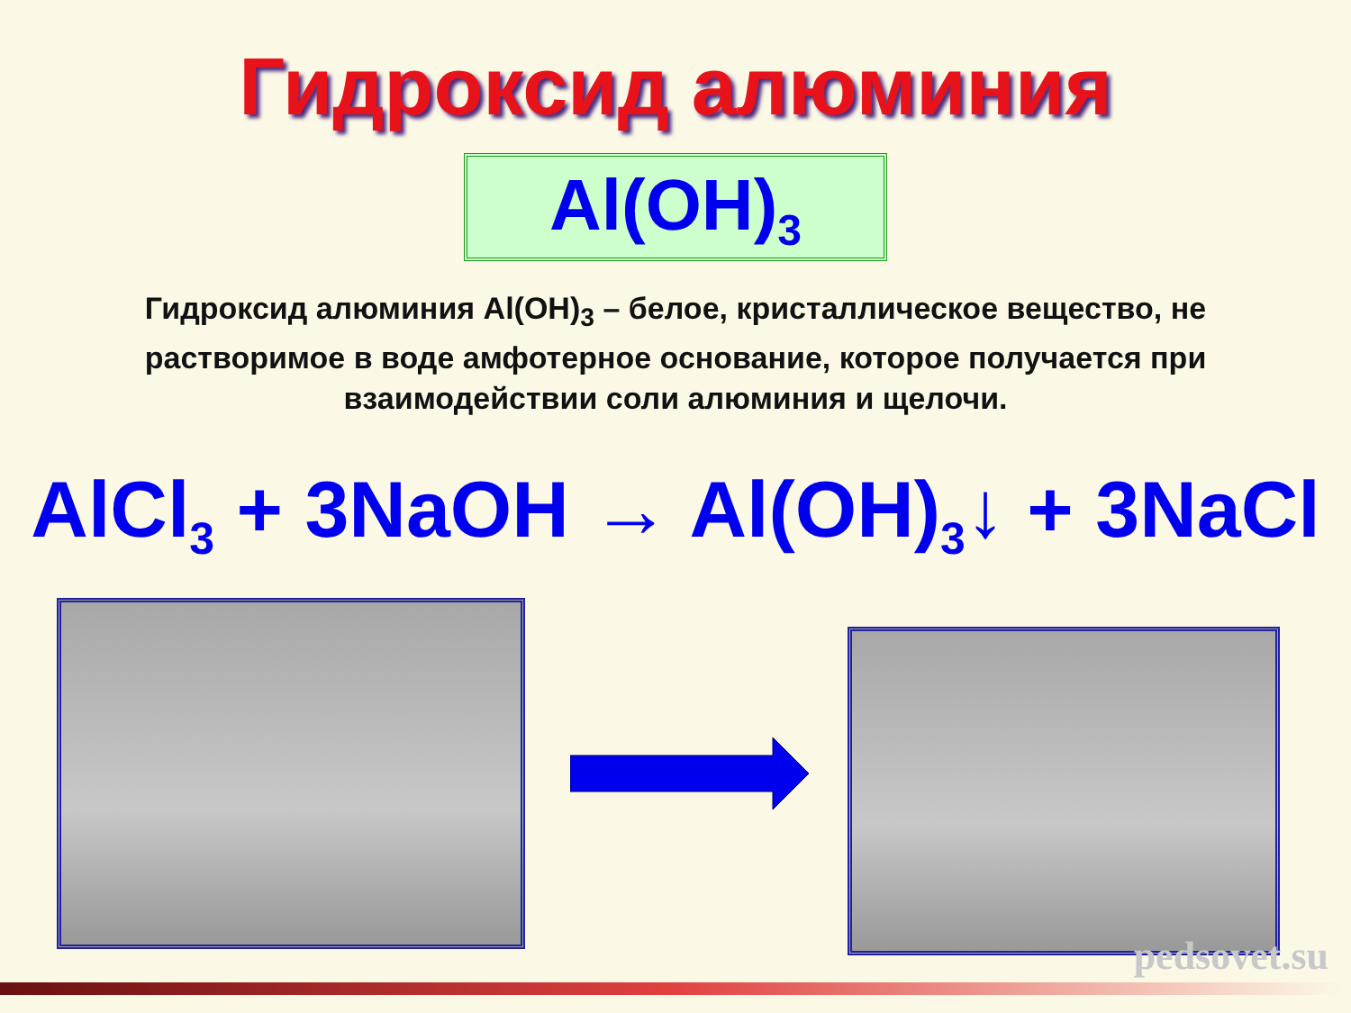Гидроксид алюминия
Al(OH)<sub>3</sub>
Гидроксид алюминия Al(OH)<sub>3</sub> – белое, кристаллическое вещество, не растворимое в воде амфотерное основание, которое получается при взаимодействии соли алюминия и щелочи.
AlCl<sub>3</sub> + 3NaOH → Al(OH)<sub>3</sub>↓ + 3NaCl
pedsovet.su